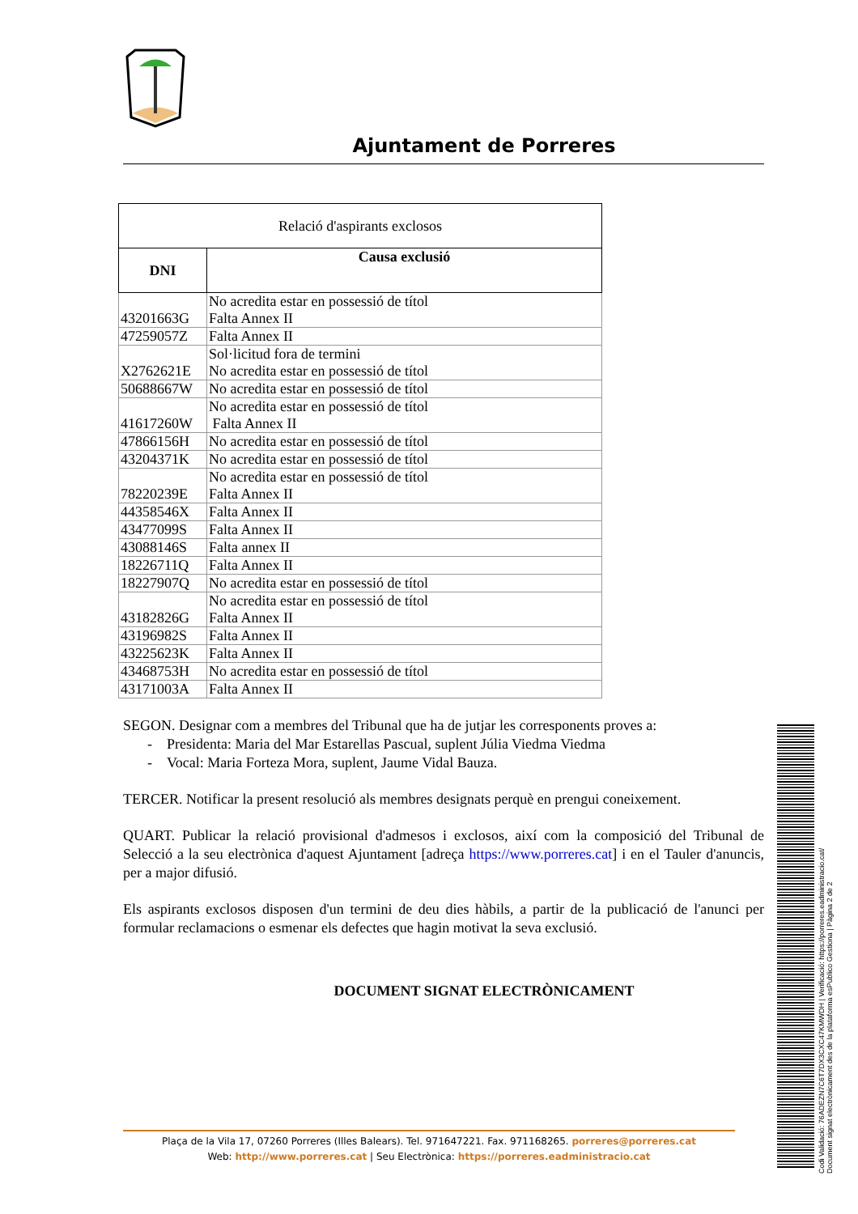Ajuntament de Porreres
| Relació d'aspirants exclosos | |
| --- | --- |
| DNI | Causa exclusió |
| 43201663G | No acredita estar en possessió de títol Falta Annex II |
| 47259057Z | Falta Annex II |
| X2762621E | Sol·licitud fora de termini No acredita estar en possessió de títol |
| 50688667W | No acredita estar en possessió de títol |
| 41617260W | No acredita estar en possessió de títol Falta Annex II |
| 47866156H | No acredita estar en possessió de títol |
| 43204371K | No acredita estar en possessió de títol |
| 78220239E | No acredita estar en possessió de títol Falta Annex II |
| 44358546X | Falta Annex II |
| 43477099S | Falta Annex II |
| 43088146S | Falta annex II |
| 18226711Q | Falta Annex II |
| 18227907Q | No acredita estar en possessió de títol |
| 43182826G | No acredita estar en possessió de títol Falta Annex II |
| 43196982S | Falta Annex II |
| 43225623K | Falta Annex II |
| 43468753H | No acredita estar en possessió de títol |
| 43171003A | Falta Annex II |
SEGON. Designar com a membres del Tribunal que ha de jutjar les corresponents proves a:
- Presidenta: Maria del Mar Estarellas Pascual, suplent Júlia Viedma Viedma
- Vocal: Maria Forteza Mora, suplent, Jaume Vidal Bauza.
TERCER. Notificar la present resolució als membres designats perquè en prengui coneixement.
QUART. Publicar la relació provisional d'admesos i exclosos, així com la composició del Tribunal de Selecció a la seu electrònica d'aquest Ajuntament [adreça https://www.porreres.cat] i en el Tauler d'anuncis, per a major difusió.
Els aspirants exclosos disposen d'un termini de deu dies hàbils, a partir de la publicació de l'anunci per formular reclamacions o esmenar els defectes que hagin motivat la seva exclusió.
DOCUMENT SIGNAT ELECTRÒNICAMENT
Plaça de la Vila 17, 07260 Porreres (Illes Balears). Tel. 971647221. Fax. 971168265. porreres@porreres.cat
Web: http://www.porreres.cat | Seu Electrònica: https://porreres.eadministracio.cat
Codi Validació: 76ADEZN7C6T7DX3CXC47KMWDH | Verificació: https://porreres.eadministracio.cat/
Document signat electrònicament des de la plataforma esPublico Gestiona | Pàgina 2 de 2